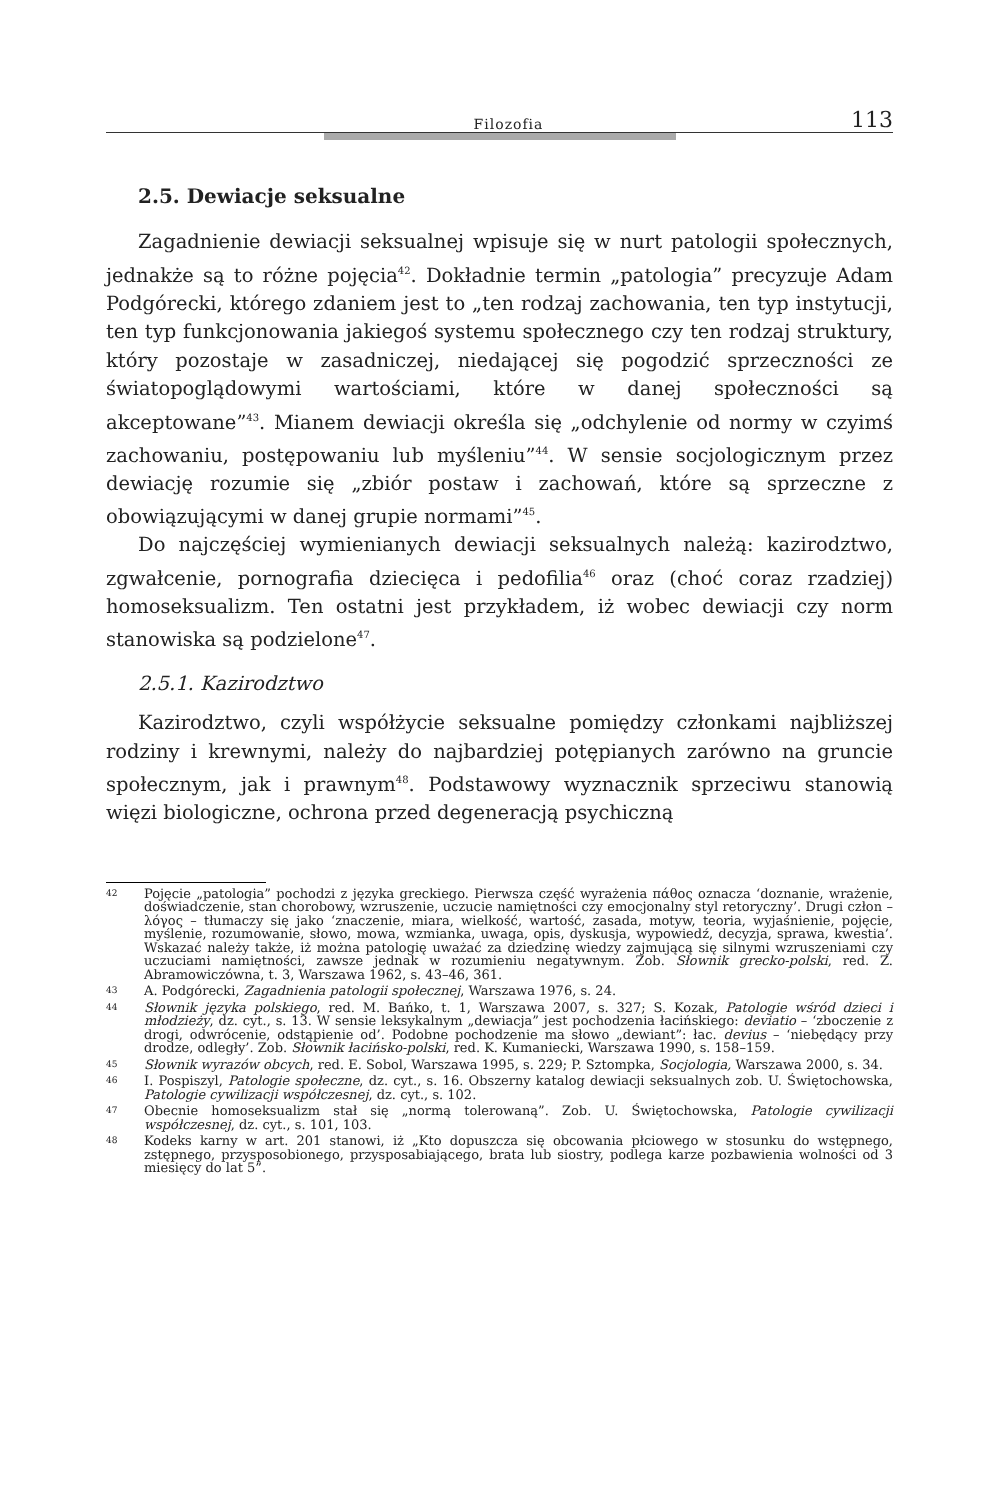Filozofia 113
2.5. Dewiacje seksualne
Zagadnienie dewiacji seksualnej wpisuje się w nurt patologii społecznych, jednakże są to różne pojęcia<sup>42</sup>. Dokładnie termin „patologia” precyzuje Adam Podgórecki, którego zdaniem jest to „ten rodzaj zachowania, ten typ instytucji, ten typ funkcjonowania jakiegoś systemu społecznego czy ten rodzaj struktury, który pozostaje w zasadniczej, niedającej się pogodzić sprzeczności ze światopoglądowymi wartościami, które w danej społeczności są akceptowane”<sup>43</sup>. Mianem dewiacji określa się „odchylenie od normy w czyimś zachowaniu, postępowaniu lub myśleniu”<sup>44</sup>. W sensie socjologicznym przez dewiację rozumie się „zbiór postaw i zachowań, które są sprzeczne z obowiązującymi w danej grupie normami”<sup>45</sup>.
Do najczęściej wymienianych dewiacji seksualnych należą: kazirodztwo, zgwałcenie, pornografia dziecięca i pedofilia<sup>46</sup> oraz (choć coraz rzadziej) homoseksualizm. Ten ostatni jest przykładem, iż wobec dewiacji czy norm stanowiska są podzielone<sup>47</sup>.
2.5.1. Kazirodztwo
Kazirodztwo, czyli współżycie seksualne pomiędzy członkami najbliższej rodziny i krewnymi, należy do najbardziej potępianych zarówno na gruncie społecznym, jak i prawnym<sup>48</sup>. Podstawowy wyznacznik sprzeciwu stanowią więzi biologiczne, ochrona przed degeneracją psychiczną
42 Pojęcie „patologia” pochodzi z języka greckiego. Pierwsza część wyrażenia πάθος oznacza ‘doznanie, wrażenie, doświadczenie, stan chorobowy, wzruszenie, uczucie namiętności czy emocjonalny styl retoryczny’. Drugi człon – λόγος – tłumaczy się jako ‘znaczenie, miara, wielkość, wartość, zasada, motyw, teoria, wyjaśnienie, pojęcie, myślenie, rozumowanie, słowo, mowa, wzmianka, uwaga, opis, dyskusja, wypowiedź, decyzja, sprawa, kwestia’. Wskazać należy także, iż można patologię uważać za dziedzinę wiedzy zajmującą się silnymi wzruszeniami czy uczuciami namiętności, zawsze jednak w rozumieniu negatywnym. Zob. Słownik grecko-polski, red. Z. Abramowiczówna, t. 3, Warszawa 1962, s. 43–46, 361.
43 A. Podgórecki, Zagadnienia patologii społecznej, Warszawa 1976, s. 24.
44 Słownik języka polskiego, red. M. Bańko, t. 1, Warszawa 2007, s. 327; S. Kozak, Patologie wśród dzieci i młodzieży, dz. cyt., s. 13. W sensie leksykalnym „dewiacja” jest pochodzenia łacińskiego: deviatio – ‘zboczenie z drogi, odwrócenie, odstąpienie od’. Podobne pochodzenie ma słowo „dewiant”: łac. devius – ‘niebędący przy drodze, odległy’. Zob. Słownik łacińsko-polski, red. K. Kumaniecki, Warszawa 1990, s. 158–159.
45 Słownik wyrazów obcych, red. E. Sobol, Warszawa 1995, s. 229; P. Sztompka, Socjologia, Warszawa 2000, s. 34.
46 I. Pospiszyl, Patologie społeczne, dz. cyt., s. 16. Obszerny katalog dewiacji seksualnych zob. U. Świętochowska, Patologie cywilizacji współczesnej, dz. cyt., s. 102.
47 Obecnie homoseksualizm stał się „normą tolerowaną”. Zob. U. Świętochowska, Patologie cywilizacji współczesnej, dz. cyt., s. 101, 103.
48 Kodeks karny w art. 201 stanowi, iż „Kto dopuszcza się obcowania płciowego w stosunku do wstępnego, zstępnego, przysposobionego, przysposabiającego, brata lub siostry, podlega karze pozbawienia wolności od 3 miesięcy do lat 5”.